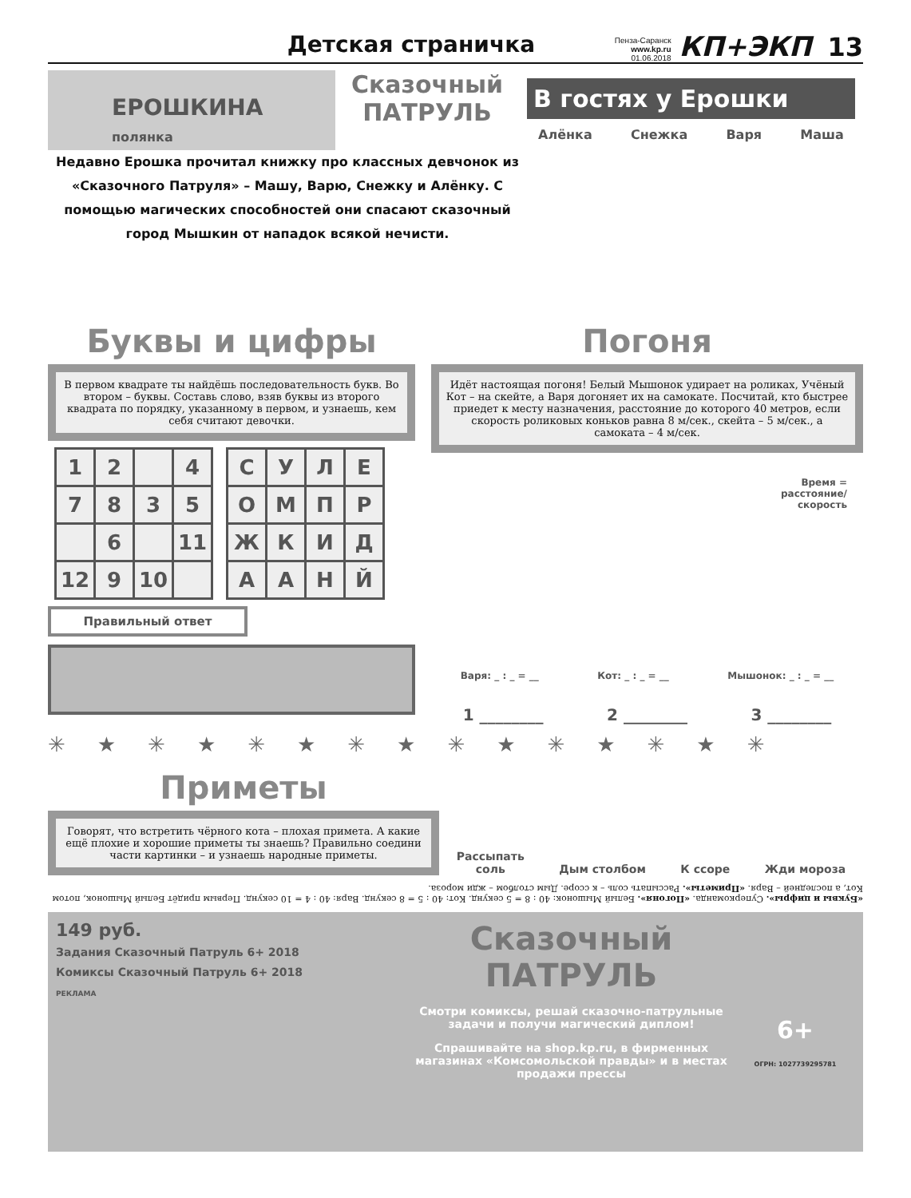Детская страничка
Пенза-Саранск
www.kp.ru
01.06.2018
КП+ЭКП
13
ЕРОШКИНА
полянка
Сказочный
ПАТРУЛЬ
В гостях у Ерошки
Алёнка Снежка Варя Маша
Недавно Ерошка прочитал книжку про классных девчонок из «Сказочного Патруля» – Машу, Варю, Снежку и Алёнку. С помощью магических способностей они спасают сказочный город Мышкин от нападок всякой нечисти.
Буквы и цифры
В первом квадрате ты найдёшь последовательность букв. Во втором – буквы. Составь слово, взяв буквы из второго квадрата по порядку, указанному в первом, и узнаешь, кем себя считают девочки.
| 1 | 2 | | 4 |
| 7 | 8 | 3 | 5 |
| | 6 | | 11 |
| 12 | 9 | 10 | |
| С | У | Л | Е |
| О | М | П | Р |
| Ж | К | И | Д |
| А | А | Н | Й |
Правильный ответ
Погоня
Идёт настоящая погоня! Белый Мышонок удирает на роликах, Учёный Кот – на скейте, а Варя догоняет их на самокате. Посчитай, кто быстрее приедет к месту назначения, расстояние до которого 40 метров, если скорость роликовых коньков равна 8 м/сек., скейта – 5 м/сек., а самоката – 4 м/сек.
Время =
расстояние/
скорость
Варя: _ : _ = __ Кот: _ : _ = __ Мышонок: _ : _ = __
1 ________ 2 ________ 3 ________
✳★✳★✳★✳★✳★✳★✳★✳
Приметы
Говорят, что встретить чёрного кота – плохая примета. А какие ещё плохие и хорошие приметы ты знаешь? Правильно соедини части картинки – и узнаешь народные приметы.
Рассыпать
соль Дым столбом К ссоре Жди мороза
«Буквы и цифры». Суперкоманда. «Погоня». Белый Мышонок: 40 : 8 = 5 секунд. Кот: 40 : 5 = 8 секунд. Варя: 40 : 4 = 10 секунд. Первым придёт Белый Мышонок, потом Кот, а последней – Варя. «Приметы». Рассыпать соль – к ссоре. Дым столбом – жди мороза.
149 руб.
Задания Сказочный Патруль 6+ 2018
Комиксы Сказочный Патруль 6+ 2018
РЕКЛАМА
Сказочный
ПАТРУЛЬ
Смотри комиксы, решай сказочно-патрульные задачи и получи магический диплом!
Спрашивайте на shop.kp.ru, в фирменных магазинах «Комсомольской правды» и в местах продажи прессы
6+
ОГРН: 1027739295781